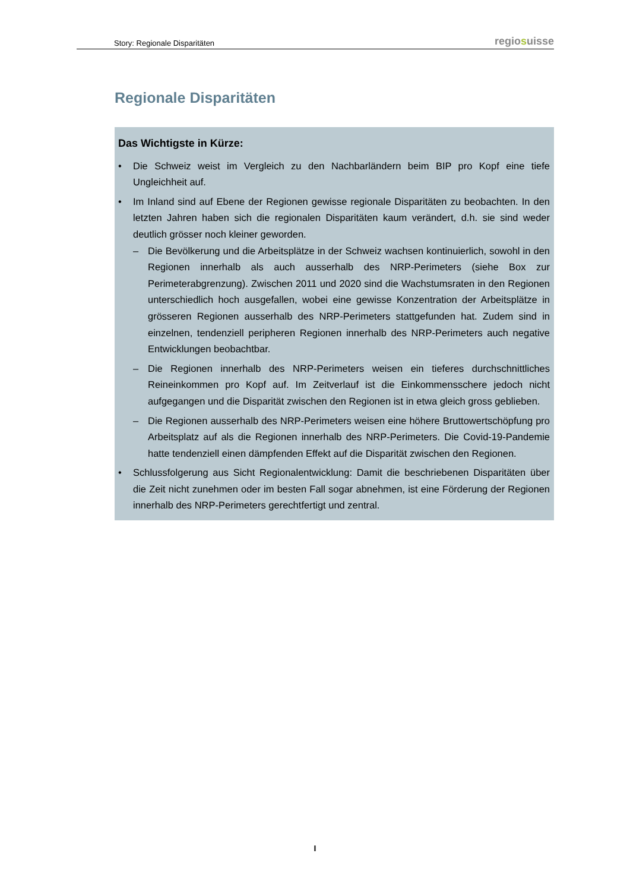Story: Regionale Disparitäten
regiosuisse
Regionale Disparitäten
Das Wichtigste in Kürze:
• Die Schweiz weist im Vergleich zu den Nachbarländern beim BIP pro Kopf eine tiefe Ungleichheit auf.
• Im Inland sind auf Ebene der Regionen gewisse regionale Disparitäten zu beobachten. In den letzten Jahren haben sich die regionalen Disparitäten kaum verändert, d.h. sie sind weder deutlich grösser noch kleiner geworden.
– Die Bevölkerung und die Arbeitsplätze in der Schweiz wachsen kontinuierlich, sowohl in den Regionen innerhalb als auch ausserhalb des NRP-Perimeters (siehe Box zur Perimeterabgrenzung). Zwischen 2011 und 2020 sind die Wachstumsraten in den Regionen unterschiedlich hoch ausgefallen, wobei eine gewisse Konzentration der Arbeitsplätze in grösseren Regionen ausserhalb des NRP-Perimeters stattgefunden hat. Zudem sind in einzelnen, tendenziell peripheren Regionen innerhalb des NRP-Perimeters auch negative Entwicklungen beobachtbar.
– Die Regionen innerhalb des NRP-Perimeters weisen ein tieferes durchschnittliches Reineinkommen pro Kopf auf. Im Zeitverlauf ist die Einkommensschere jedoch nicht aufgegangen und die Disparität zwischen den Regionen ist in etwa gleich gross geblieben.
– Die Regionen ausserhalb des NRP-Perimeters weisen eine höhere Bruttowertschöpfung pro Arbeitsplatz auf als die Regionen innerhalb des NRP-Perimeters. Die Covid-19-Pandemie hatte tendenziell einen dämpfenden Effekt auf die Disparität zwischen den Regionen.
• Schlussfolgerung aus Sicht Regionalentwicklung: Damit die beschriebenen Disparitäten über die Zeit nicht zunehmen oder im besten Fall sogar abnehmen, ist eine Förderung der Regionen innerhalb des NRP-Perimeters gerechtfertigt und zentral.
I